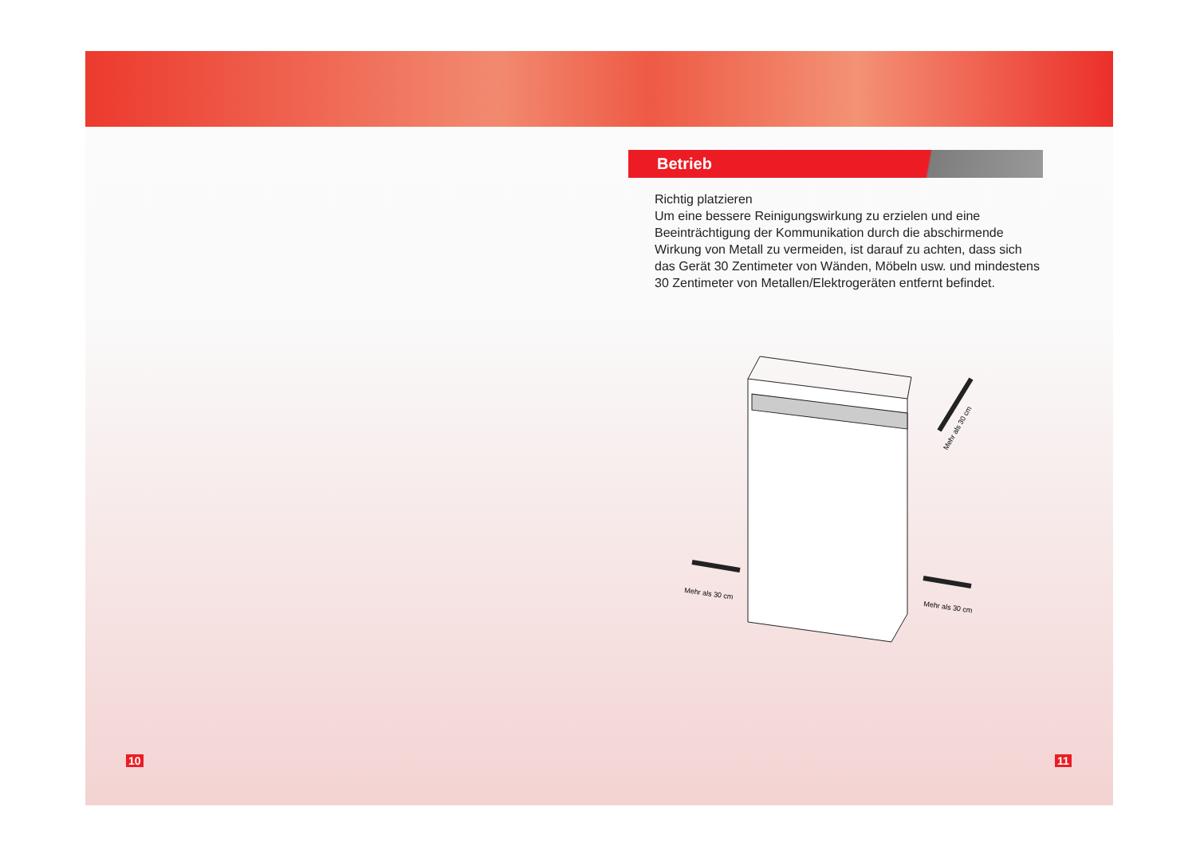Betrieb
Richtig platzieren
Um eine bessere Reinigungswirkung zu erzielen und eine Beeinträchtigung der Kommunikation durch die abschirmende Wirkung von Metall zu vermeiden, ist darauf zu achten, dass sich das Gerät 30 Zentimeter von Wänden, Möbeln usw. und mindestens 30 Zentimeter von Metallen/Elektrogeräten entfernt befindet.
Mehr als 30 cm
Mehr als 30 cm
Mehr als 30 cm
10 11